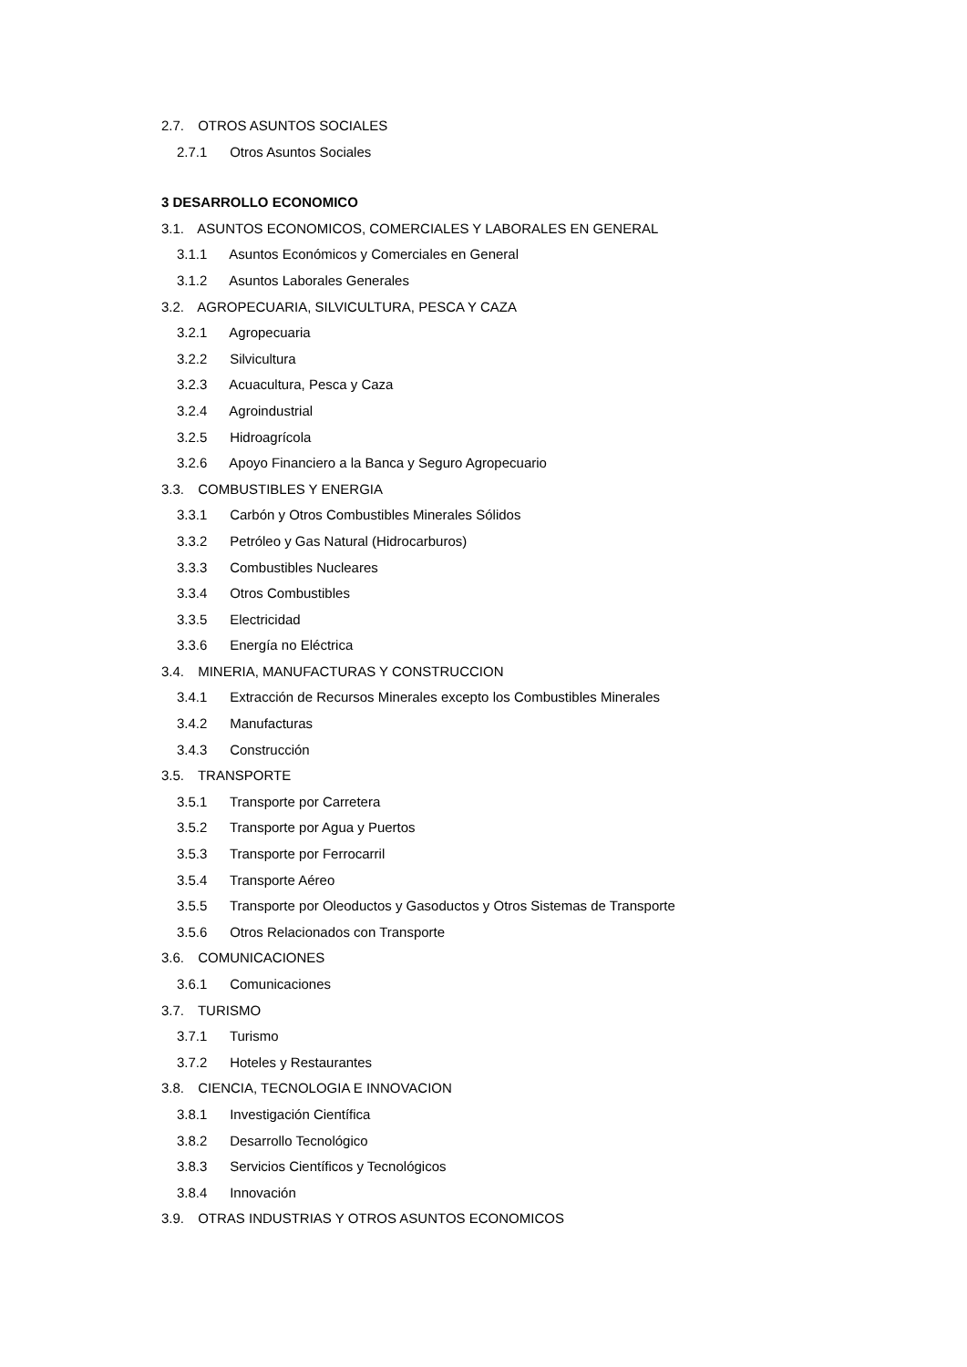2.7. OTROS ASUNTOS SOCIALES
2.7.1 Otros Asuntos Sociales
3 DESARROLLO ECONOMICO
3.1. ASUNTOS ECONOMICOS, COMERCIALES Y LABORALES EN GENERAL
3.1.1 Asuntos Económicos y Comerciales en General
3.1.2 Asuntos Laborales Generales
3.2. AGROPECUARIA, SILVICULTURA, PESCA Y CAZA
3.2.1 Agropecuaria
3.2.2 Silvicultura
3.2.3 Acuacultura, Pesca y Caza
3.2.4 Agroindustrial
3.2.5 Hidroagrícola
3.2.6 Apoyo Financiero a la Banca y Seguro Agropecuario
3.3. COMBUSTIBLES Y ENERGIA
3.3.1 Carbón y Otros Combustibles Minerales Sólidos
3.3.2 Petróleo y Gas Natural (Hidrocarburos)
3.3.3 Combustibles Nucleares
3.3.4 Otros Combustibles
3.3.5 Electricidad
3.3.6 Energía no Eléctrica
3.4. MINERIA, MANUFACTURAS Y CONSTRUCCION
3.4.1 Extracción de Recursos Minerales excepto los Combustibles Minerales
3.4.2 Manufacturas
3.4.3 Construcción
3.5. TRANSPORTE
3.5.1 Transporte por Carretera
3.5.2 Transporte por Agua y Puertos
3.5.3 Transporte por Ferrocarril
3.5.4 Transporte Aéreo
3.5.5 Transporte por Oleoductos y Gasoductos y Otros Sistemas de Transporte
3.5.6 Otros Relacionados con Transporte
3.6. COMUNICACIONES
3.6.1 Comunicaciones
3.7. TURISMO
3.7.1 Turismo
3.7.2 Hoteles y Restaurantes
3.8. CIENCIA, TECNOLOGIA E INNOVACION
3.8.1 Investigación Científica
3.8.2 Desarrollo Tecnológico
3.8.3 Servicios Científicos y Tecnológicos
3.8.4 Innovación
3.9. OTRAS INDUSTRIAS Y OTROS ASUNTOS ECONOMICOS